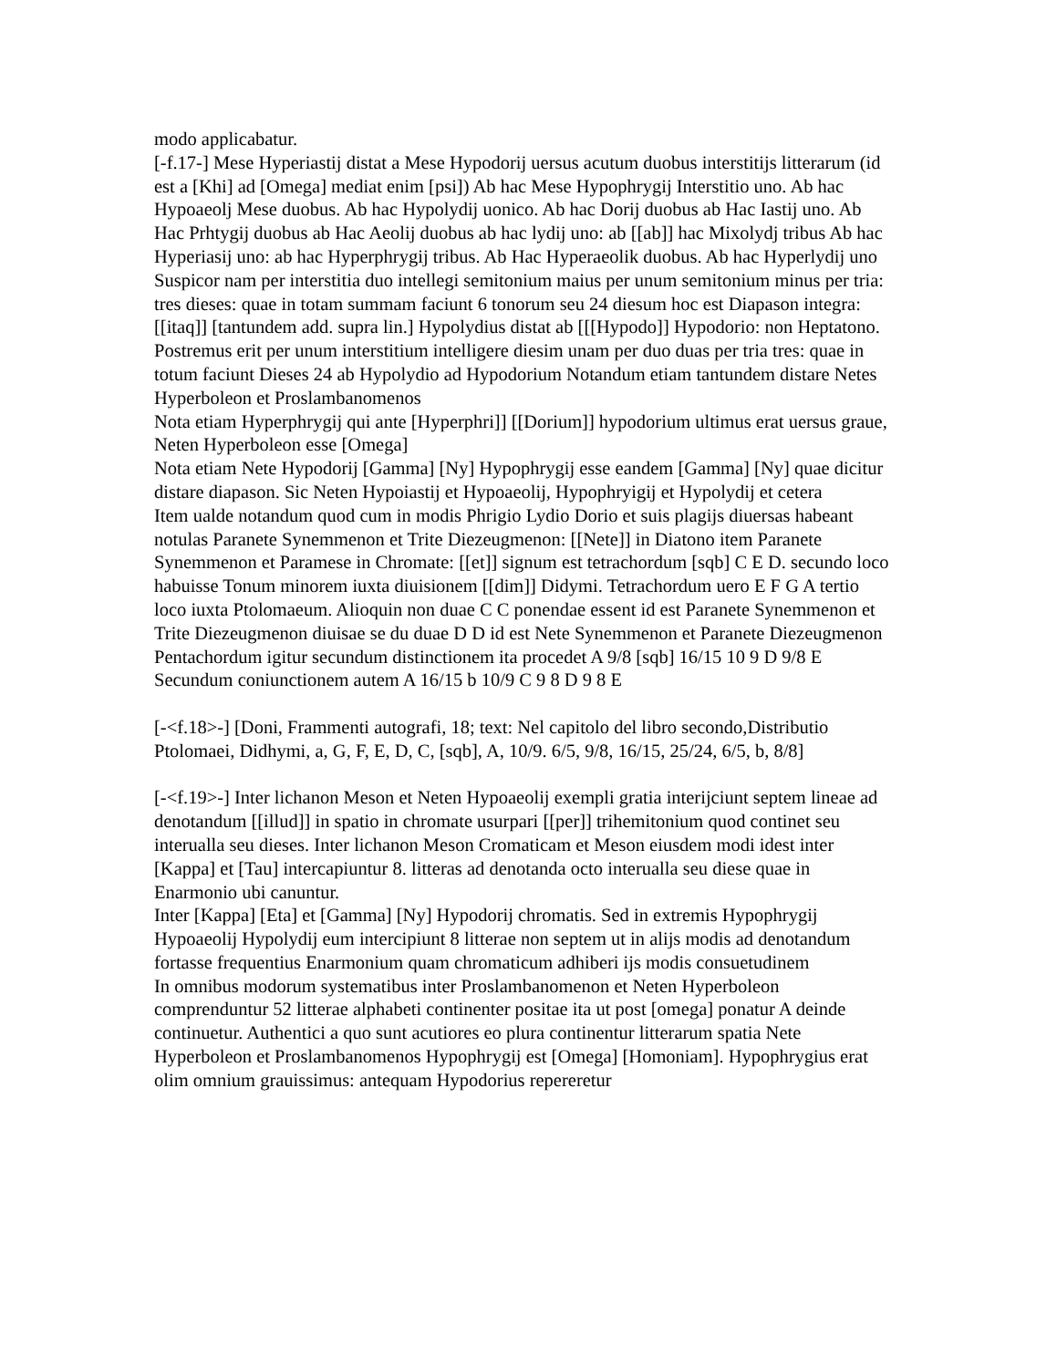modo applicabatur.
[-f.17-] Mese Hyperiastij distat a Mese Hypodorij uersus acutum duobus interstitijs litterarum (id est a [Khi] ad [Omega] mediat enim [psi]) Ab hac Mese Hypophrygij Interstitio uno. Ab hac Hypoaeolj Mese duobus. Ab hac Hypolydij uonico. Ab hac Dorij duobus ab Hac Iastij uno. Ab Hac Prhtygij duobus ab Hac Aeolij duobus ab hac lydij uno: ab [[ab]] hac Mixolydj tribus Ab hac Hyperiasij uno: ab hac Hyperphrygij tribus. Ab Hac Hyperaeolik duobus. Ab hac Hyperlydij uno
Suspicor nam per interstitia duo intellegi semitonium maius per unum semitonium minus per tria: tres dieses: quae in totam summam faciunt 6 tonorum seu 24 diesum hoc est Diapason integra: [[itaq]] [tantundem add. supra lin.] Hypolydius distat ab [[[Hypodo]] Hypodorio: non Heptatono. Postremus erit per unum interstitium intelligere diesim unam per duo duas per tria tres: quae in totum faciunt Dieses 24 ab Hypolydio ad Hypodorium Notandum etiam tantundem distare Netes Hyperboleon et Proslambanomenos
Nota etiam Hyperphrygij qui ante [Hyperphri]] [[Dorium]] hypodorium ultimus erat uersus graue, Neten Hyperboleon esse [Omega]
Nota etiam Nete Hypodorij [Gamma] [Ny] Hypophrygij esse eandem [Gamma] [Ny] quae dicitur distare diapason. Sic Neten Hypoiastij et Hypoaeolij, Hypophryigij et Hypolydij et cetera
Item ualde notandum quod cum in modis Phrigio Lydio Dorio et suis plagijs diuersas habeant notulas Paranete Synemmenon et Trite Diezeugmenon: [[Nete]] in Diatono item Paranete Synemmenon et Paramese in Chromate: [[et]] signum est tetrachordum [sqb] C E D. secundo loco habuisse Tonum minorem iuxta diuisionem [[dim]] Didymi. Tetrachordum uero E F G A tertio loco iuxta Ptolomaeum. Alioquin non duae C C ponendae essent id est Paranete Synemmenon et Trite Diezeugmenon diuisae se du duae D D id est Nete Synemmenon et Paranete Diezeugmenon Pentachordum igitur secundum distinctionem ita procedet A 9/8 [sqb] 16/15 10 9 D 9/8 E Secundum coniunctionem autem A 16/15 b 10/9 C 9 8 D 9 8 E
[-<f.18>-] [Doni, Frammenti autografi, 18; text: Nel capitolo del libro secondo,Distributio Ptolomaei, Didhymi, a, G, F, E, D, C, [sqb], A, 10/9. 6/5, 9/8, 16/15, 25/24, 6/5, b, 8/8]
[-<f.19>-] Inter lichanon Meson et Neten Hypoaeolij exempli gratia interijciunt septem lineae ad denotandum [[illud]] in spatio in chromate usurpari [[per]] trihemitonium quod continet seu interualla seu dieses. Inter lichanon Meson Cromaticam et Meson eiusdem modi idest inter [Kappa] et [Tau] intercapiuntur 8. litteras ad denotanda octo interualla seu diese quae in Enarmonio ubi canuntur.
Inter [Kappa] [Eta] et [Gamma] [Ny] Hypodorij chromatis. Sed in extremis Hypophrygij Hypoaeolij Hypolydij eum intercipiunt 8 litterae non septem ut in alijs modis ad denotandum fortasse frequentius Enarmonium quam chromaticum adhiberi ijs modis consuetudinem
In omnibus modorum systematibus inter Proslambanomenon et Neten Hyperboleon comprenduntur 52 litterae alphabeti continenter positae ita ut post [omega] ponatur A deinde continuetur. Authentici a quo sunt acutiores eo plura continentur litterarum spatia Nete Hyperboleon et Proslambanomenos Hypophrygij est [Omega] [Homoniam]. Hypophrygius erat olim omnium grauissimus: antequam Hypodorius repereretur